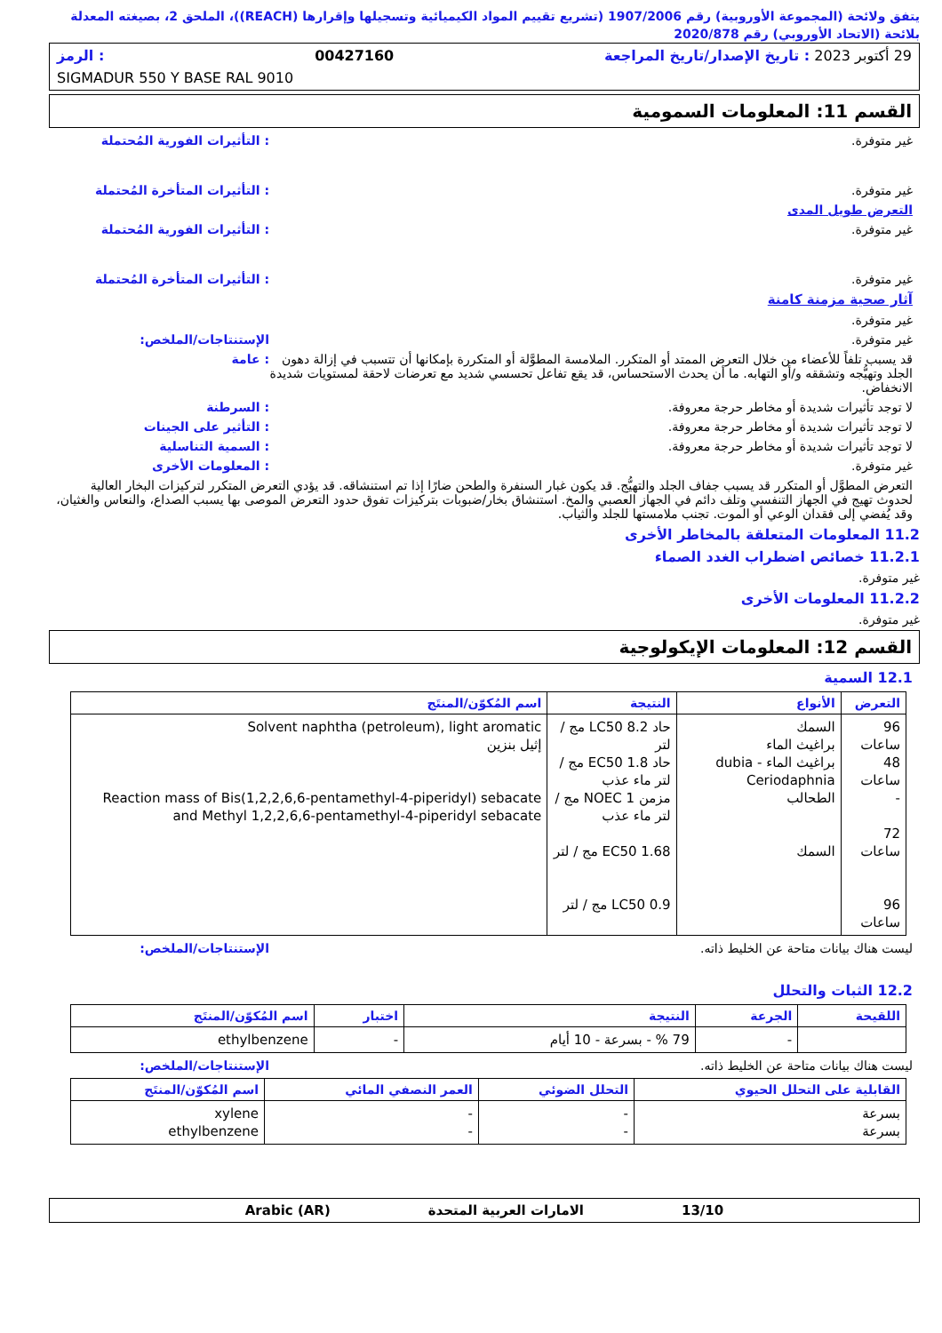يتفق ولائحة (المجموعة الأوروبية) رقم 1907/2006 (تشريع تقييم المواد الكيميائية وتسجيلها وإقرارها (REACH))، الملحق 2، بصيغته المعدلة بلائحة (الاتحاد الأوروبي) رقم 2020/878
29 أكتوبر 2023 : تاريخ الإصدار/تاريخ المراجعة 00427160: الرمز
SIGMADUR 550 Y BASE RAL 9010
القسم 11: المعلومات السمومية
غير متوفرة. : التأثيرات الفورية المُحتملة
غير متوفرة. : التأثيرات المتأخرة المُحتملة
التعرض طويل المدى
غير متوفرة. : التأثيرات الفورية المُحتملة
غير متوفرة. : التأثيرات المتأخرة المُحتملة
آثار صحية مزمنة كامنة
غير متوفرة.
غير متوفرة. الإستنتاجات/الملخص:
قد يسبب تلفاً للأعضاء من خلال التعرض الممتد أو المتكرر. الملامسة المطوَّلة أو المتكررة بإمكانها أن تتسبب في إزالة دهون الجلد وتهيُّجه وتشققه و/أو التهابه. ما أن يحدث الاستحساس، قد يقع تفاعل تحسسي شديد مع تعرضات لاحقة لمستويات شديدة الانخفاض.
: عامة
لا توجد تأثيرات شديدة أو مخاطر حرجة معروفة.
: السرطنة
لا توجد تأثيرات شديدة أو مخاطر حرجة معروفة.
: التأثير على الجينات
لا توجد تأثيرات شديدة أو مخاطر حرجة معروفة.
: السمية التناسلية
غير متوفرة. : المعلومات الأخرى
التعرض المطوَّل أو المتكرر قد يسبب جفاف الجلد والتهيُّج. قد يكون غبار السنفرة والطحن ضارًا إذا تم استنشاقه. قد يؤدي التعرض المتكرر لتركيزات البخار العالية لحدوث تهيج في الجهاز التنفسي وتلف دائم في الجهاز العصبي والمخ. استنشاق بخار/ضبوبات بتركيزات تفوق حدود التعرض الموصى بها يسبب الصداع، والنعاس والغثيان، وقد يُفضي إلى فقدان الوعي أو الموت. تجنب ملامستها للجلد والثياب.
11.2 المعلومات المتعلقة بالمخاطر الأخرى
11.2.1 خصائص اضطراب الغدد الصماء
غير متوفرة.
11.2.2 المعلومات الأخرى
غير متوفرة.
القسم 12: المعلومات الإيكولوجية
12.1 السمية
| التعرض | الأنواع | النتيجة | اسم المُكوّن/المنتَج |
| --- | --- | --- | --- |
| 96 ساعات 48 ساعات - 72 ساعات 96 ساعات | السمك براغيث الماء براغيث الماء - dubia Ceriodaphnia الطحالب السمك | حاد LC50 8.2 مج / لتر حاد EC50 1.8 مج / لتر ماء عذب مزمن NOEC 1 مج / لتر ماء عذب EC50 1.68 مج / لتر LC50 0.9 مج / لتر | Solvent naphtha (petroleum), light aromatic إثيل بنزين Reaction mass of Bis(1,2,2,6,6-pentamethyl-4-piperidyl) sebacate and Methyl 1,2,2,6,6-pentamethyl-4-piperidyl sebacate |
ليست هناك بيانات متاحة عن الخليط ذاته.
الإستنتاجات/الملخص:
12.2 الثبات والتحلل
| اللقيحة | الجرعة | النتيجة | اختبار | اسم المُكوّن/المنتَج |
| --- | --- | --- | --- | --- |
| | - | 79 % - بسرعة - 10 أيام | - | ethylbenzene |
ليست هناك بيانات متاحة عن الخليط ذاته.
الإستنتاجات/الملخص:
| القابلية على التحلل الحيوي | التحلل الضوئي | العمر النصفي المائي | اسم المُكوّن/المنتَج |
| --- | --- | --- | --- |
| بسرعة بسرعة | - - | - - | xylene ethylbenzene |
13/10 الامارات العربية المتحدة Arabic (AR)